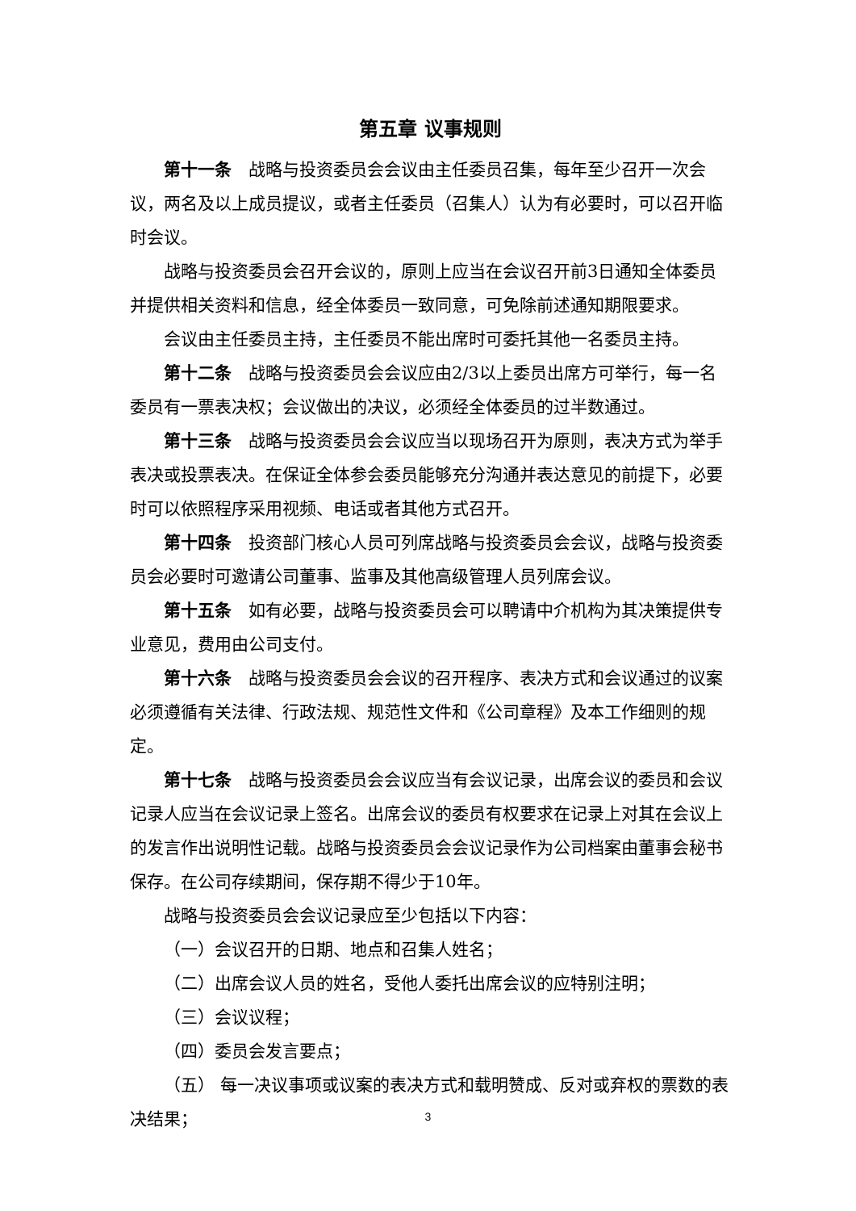第五章 议事规则
第十一条　战略与投资委员会会议由主任委员召集，每年至少召开一次会议，两名及以上成员提议，或者主任委员（召集人）认为有必要时，可以召开临时会议。
战略与投资委员会召开会议的，原则上应当在会议召开前3日通知全体委员并提供相关资料和信息，经全体委员一致同意，可免除前述通知期限要求。
会议由主任委员主持，主任委员不能出席时可委托其他一名委员主持。
第十二条　战略与投资委员会会议应由2/3以上委员出席方可举行，每一名委员有一票表决权；会议做出的决议，必须经全体委员的过半数通过。
第十三条　战略与投资委员会会议应当以现场召开为原则，表决方式为举手表决或投票表决。在保证全体参会委员能够充分沟通并表达意见的前提下，必要时可以依照程序采用视频、电话或者其他方式召开。
第十四条　投资部门核心人员可列席战略与投资委员会会议，战略与投资委员会必要时可邀请公司董事、监事及其他高级管理人员列席会议。
第十五条　如有必要，战略与投资委员会可以聘请中介机构为其决策提供专业意见，费用由公司支付。
第十六条　战略与投资委员会会议的召开程序、表决方式和会议通过的议案必须遵循有关法律、行政法规、规范性文件和《公司章程》及本工作细则的规定。
第十七条　战略与投资委员会会议应当有会议记录，出席会议的委员和会议记录人应当在会议记录上签名。出席会议的委员有权要求在记录上对其在会议上的发言作出说明性记载。战略与投资委员会会议记录作为公司档案由董事会秘书保存。在公司存续期间，保存期不得少于10年。
战略与投资委员会会议记录应至少包括以下内容：
（一）会议召开的日期、地点和召集人姓名；
（二）出席会议人员的姓名，受他人委托出席会议的应特别注明；
（三）会议议程；
（四）委员会发言要点；
（五） 每一决议事项或议案的表决方式和载明赞成、反对或弃权的票数的表决结果；
3